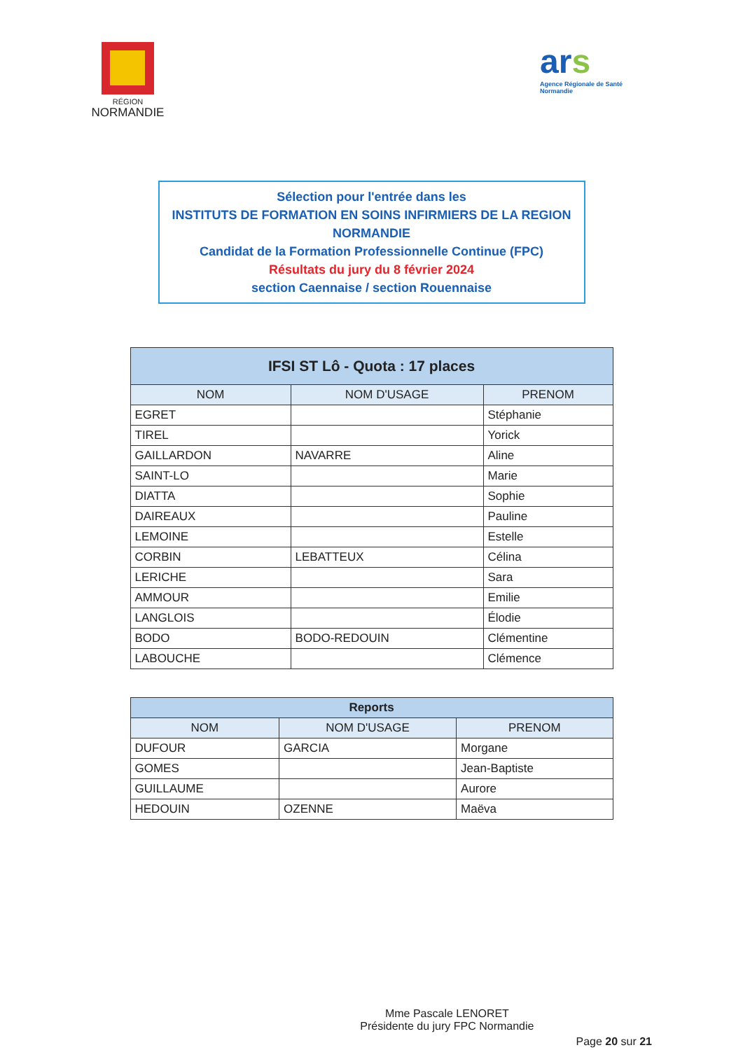RÉGION
NORMANDIE
ars
Agence Régionale de Santé
Normandie
Sélection pour l'entrée dans les
INSTITUTS DE FORMATION EN SOINS INFIRMIERS DE LA REGION NORMANDIE
Candidat de la Formation Professionnelle Continue (FPC)
Résultats du jury du 8 février 2024
section Caennaise / section Rouennaise
| IFSI ST Lô - Quota : 17 places | | |
| --- | --- | --- |
| NOM | NOM D'USAGE | PRENOM |
| EGRET | | Stéphanie |
| TIREL | | Yorick |
| GAILLARDON | NAVARRE | Aline |
| SAINT-LO | | Marie |
| DIATTA | | Sophie |
| DAIREAUX | | Pauline |
| LEMOINE | | Estelle |
| CORBIN | LEBATTEUX | Célina |
| LERICHE | | Sara |
| AMMOUR | | Emilie |
| LANGLOIS | | Élodie |
| BODO | BODO-REDOUIN | Clémentine |
| LABOUCHE | | Clémence |
| Reports | | |
| --- | --- | --- |
| NOM | NOM D'USAGE | PRENOM |
| DUFOUR | GARCIA | Morgane |
| GOMES | | Jean-Baptiste |
| GUILLAUME | | Aurore |
| HEDOUIN | OZENNE | Maëva |
Mme Pascale LENORET
Présidente du jury FPC Normandie
Page 20 sur 21